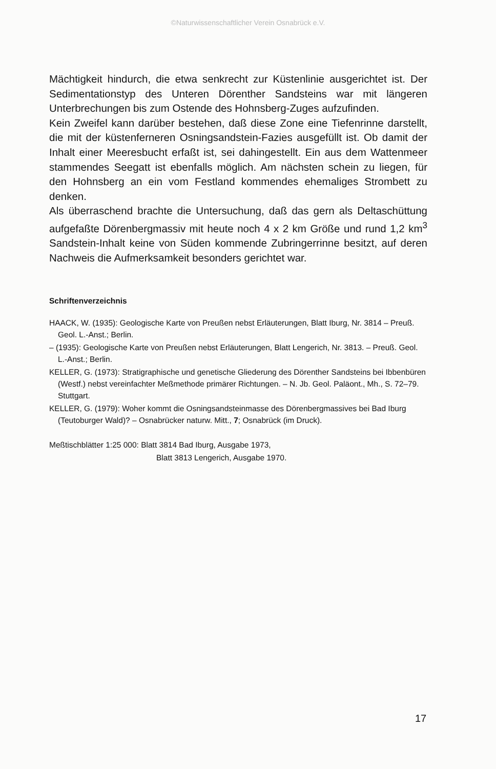©Naturwissenschaftlicher Verein Osnabrück e.V.
Mächtigkeit hindurch, die etwa senkrecht zur Küstenlinie ausgerichtet ist. Der Sedimentationstyp des Unteren Dörenther Sandsteins war mit längeren Unterbrechungen bis zum Ostende des Hohnsberg-Zuges aufzufinden.
Kein Zweifel kann darüber bestehen, daß diese Zone eine Tiefenrinne darstellt, die mit der küstenferneren Osningsandstein-Fazies ausgefüllt ist. Ob damit der Inhalt einer Meeresbucht erfaßt ist, sei dahingestellt. Ein aus dem Wattenmeer stammendes Seegatt ist ebenfalls möglich. Am nächsten schein zu liegen, für den Hohnsberg an ein vom Festland kommendes ehemaliges Strombett zu denken.
Als überraschend brachte die Untersuchung, daß das gern als Deltaschüttung aufgefaßte Dörenbergmassiv mit heute noch 4 x 2 km Größe und rund 1,2 km<sup>3</sup> Sandstein-Inhalt keine von Süden kommende Zubringerrinne besitzt, auf deren Nachweis die Aufmerksamkeit besonders gerichtet war.
Schriftenverzeichnis
HAACK, W. (1935): Geologische Karte von Preußen nebst Erläuterungen, Blatt Iburg, Nr. 3814 – Preuß. Geol. L.-Anst.; Berlin.
– (1935): Geologische Karte von Preußen nebst Erläuterungen, Blatt Lengerich, Nr. 3813. – Preuß. Geol. L.-Anst.; Berlin.
KELLER, G. (1973): Stratigraphische und genetische Gliederung des Dörenther Sandsteins bei Ibbenbüren (Westf.) nebst vereinfachter Meßmethode primärer Richtungen. – N. Jb. Geol. Paläont., Mh., S. 72–79. Stuttgart.
KELLER, G. (1979): Woher kommt die Osningsandsteinmasse des Dörenbergmassives bei Bad Iburg (Teutoburger Wald)? – Osnabrücker naturw. Mitt., 7; Osnabrück (im Druck).
Meßtischblätter 1:25 000: Blatt 3814 Bad Iburg, Ausgabe 1973,
Blatt 3813 Lengerich, Ausgabe 1970.
17